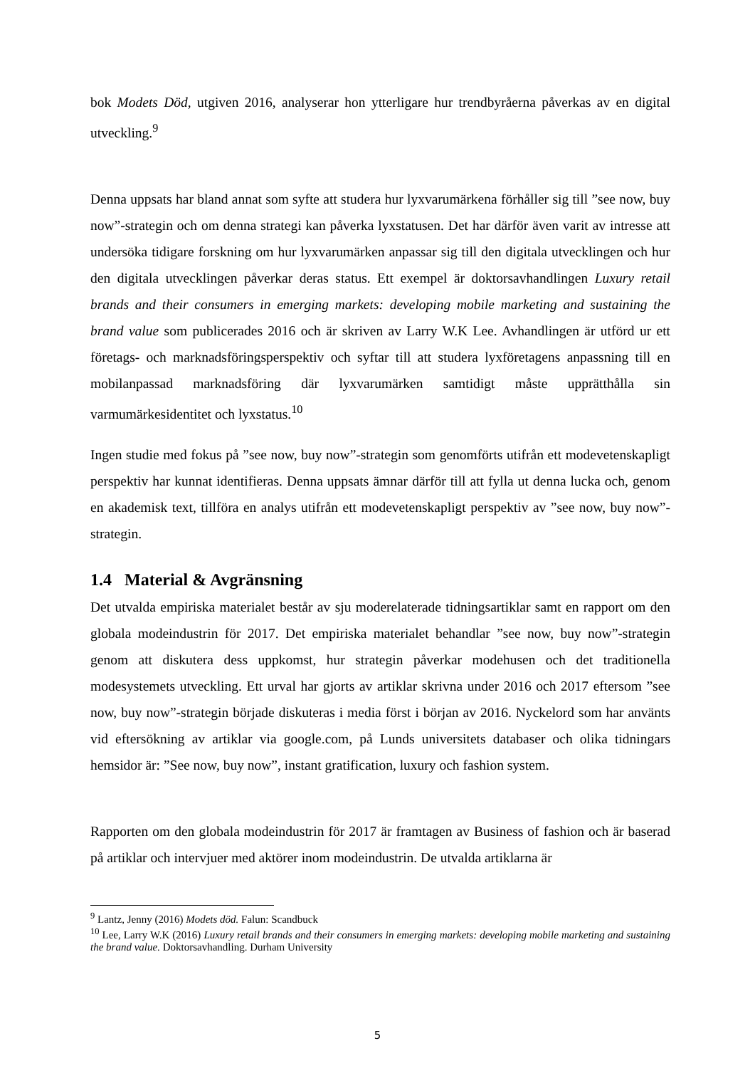bok Modets Död, utgiven 2016, analyserar hon ytterligare hur trendbyråerna påverkas av en digital utveckling.<sup>9</sup>
Denna uppsats har bland annat som syfte att studera hur lyxvarumärkena förhåller sig till ”see now, buy now”-strategin och om denna strategi kan påverka lyxstatusen. Det har därför även varit av intresse att undersöka tidigare forskning om hur lyxvarumärken anpassar sig till den digitala utvecklingen och hur den digitala utvecklingen påverkar deras status. Ett exempel är doktorsavhandlingen Luxury retail brands and their consumers in emerging markets: developing mobile marketing and sustaining the brand value som publicerades 2016 och är skriven av Larry W.K Lee. Avhandlingen är utförd ur ett företags- och marknadsföringsperspektiv och syftar till att studera lyxföretagens anpassning till en mobilanpassad marknadsföring där lyxvarumärken samtidigt måste upprätthålla sin varmumärkesidentitet och lyxstatus.<sup>10</sup>
Ingen studie med fokus på ”see now, buy now”-strategin som genomförts utifrån ett modevetenskapligt perspektiv har kunnat identifieras. Denna uppsats ämnar därför till att fylla ut denna lucka och, genom en akademisk text, tillföra en analys utifrån ett modevetenskapligt perspektiv av ”see now, buy now”-strategin.
1.4 Material & Avgränsning
Det utvalda empiriska materialet består av sju moderelaterade tidningsartiklar samt en rapport om den globala modeindustrin för 2017. Det empiriska materialet behandlar ”see now, buy now”-strategin genom att diskutera dess uppkomst, hur strategin påverkar modehusen och det traditionella modesystemets utveckling. Ett urval har gjorts av artiklar skrivna under 2016 och 2017 eftersom ”see now, buy now”-strategin började diskuteras i media först i början av 2016. Nyckelord som har använts vid eftersökning av artiklar via google.com, på Lunds universitets databaser och olika tidningars hemsidor är: ”See now, buy now”, instant gratification, luxury och fashion system.
Rapporten om den globala modeindustrin för 2017 är framtagen av Business of fashion och är baserad på artiklar och intervjuer med aktörer inom modeindustrin. De utvalda artiklarna är
<sup>9</sup> Lantz, Jenny (2016) Modets död. Falun: Scandbuck
<sup>10</sup> Lee, Larry W.K (2016) Luxury retail brands and their consumers in emerging markets: developing mobile marketing and sustaining the brand value. Doktorsavhandling. Durham University
5